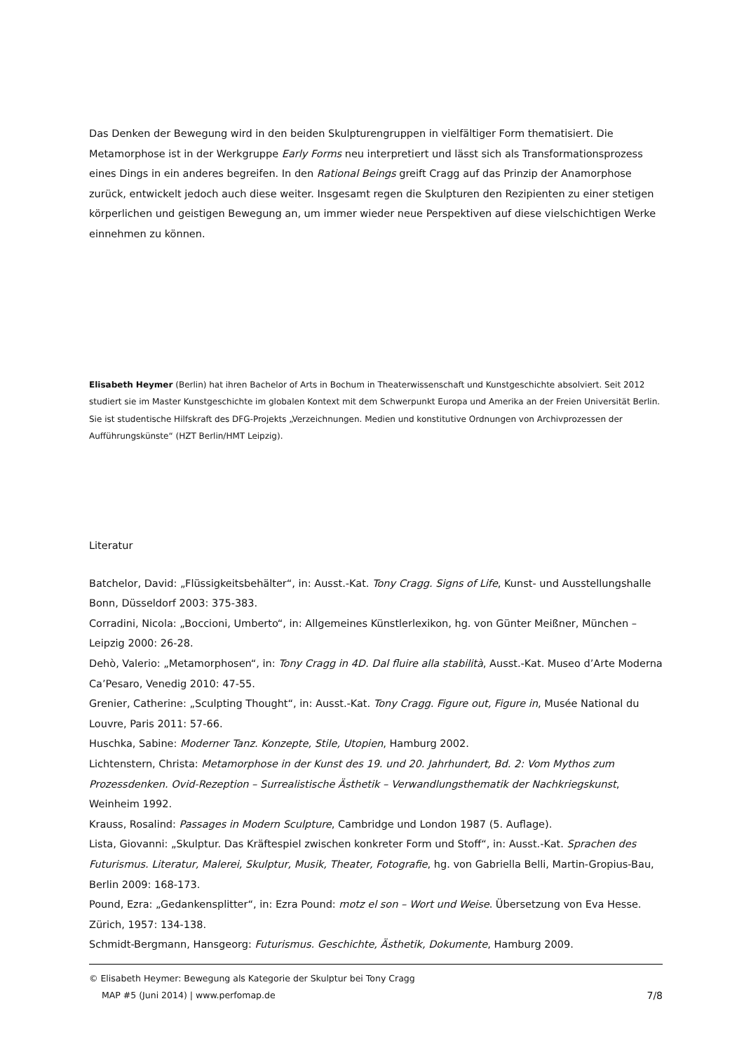Das Denken der Bewegung wird in den beiden Skulpturengruppen in vielfältiger Form thematisiert. Die Metamorphose ist in der Werkgruppe Early Forms neu interpretiert und lässt sich als Transformationsprozess eines Dings in ein anderes begreifen. In den Rational Beings greift Cragg auf das Prinzip der Anamorphose zurück, entwickelt jedoch auch diese weiter. Insgesamt regen die Skulpturen den Rezipienten zu einer stetigen körperlichen und geistigen Bewegung an, um immer wieder neue Perspektiven auf diese vielschichtigen Werke einnehmen zu können.
Elisabeth Heymer (Berlin) hat ihren Bachelor of Arts in Bochum in Theaterwissenschaft und Kunstgeschichte absolviert. Seit 2012 studiert sie im Master Kunstgeschichte im globalen Kontext mit dem Schwerpunkt Europa und Amerika an der Freien Universität Berlin. Sie ist studentische Hilfskraft des DFG-Projekts „Verzeichnungen. Medien und konstitutive Ordnungen von Archivprozessen der Aufführungskünste“ (HZT Berlin/HMT Leipzig).
Literatur
Batchelor, David: „Flüssigkeitsbehälter“, in: Ausst.-Kat. Tony Cragg. Signs of Life, Kunst- und Ausstellungshalle Bonn, Düsseldorf 2003: 375-383.
Corradini, Nicola: „Boccioni, Umberto“, in: Allgemeines Künstlerlexikon, hg. von Günter Meißner, München – Leipzig 2000: 26-28.
Dehò, Valerio: „Metamorphosen“, in: Tony Cragg in 4D. Dal fluire alla stabilità, Ausst.-Kat. Museo d’Arte Moderna Ca’Pesaro, Venedig 2010: 47-55.
Grenier, Catherine: „Sculpting Thought“, in: Ausst.-Kat. Tony Cragg. Figure out, Figure in, Musée National du Louvre, Paris 2011: 57-66.
Huschka, Sabine: Moderner Tanz. Konzepte, Stile, Utopien, Hamburg 2002.
Lichtenstern, Christa: Metamorphose in der Kunst des 19. und 20. Jahrhundert, Bd. 2: Vom Mythos zum Prozessdenken. Ovid-Rezeption – Surrealistische Ästhetik – Verwandlungsthematik der Nachkriegskunst, Weinheim 1992.
Krauss, Rosalind: Passages in Modern Sculpture, Cambridge und London 1987 (5. Auflage).
Lista, Giovanni: „Skulptur. Das Kräftespiel zwischen konkreter Form und Stoff“, in: Ausst.-Kat. Sprachen des Futurismus. Literatur, Malerei, Skulptur, Musik, Theater, Fotografie, hg. von Gabriella Belli, Martin-Gropius-Bau, Berlin 2009: 168-173.
Pound, Ezra: „Gedankensplitter“, in: Ezra Pound: motz el son – Wort und Weise. Übersetzung von Eva Hesse. Zürich, 1957: 134-138.
Schmidt-Bergmann, Hansgeorg: Futurismus. Geschichte, Ästhetik, Dokumente, Hamburg 2009.
© Elisabeth Heymer: Bewegung als Kategorie der Skulptur bei Tony Cragg
MAP #5 (Juni 2014) | www.perfomap.de 7/8